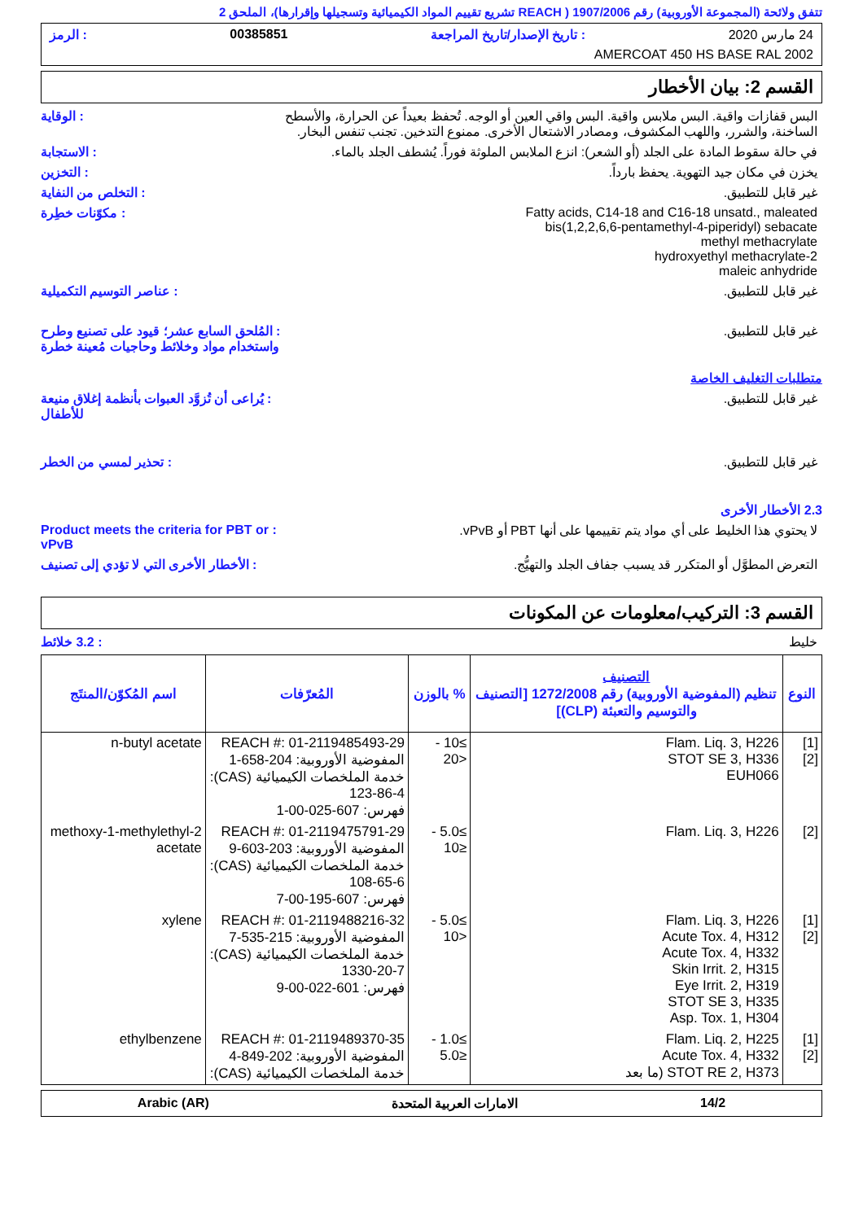تتفق ولائحة (المجموعة الأوروبية) رقم 1907/2006 ( REACH تشريع تقييم المواد الكيميائية وتسجيلها وإقرارها)، الملحق 2
24 مارس 2020: تاريخ الإصدار/تاريخ المراجعة 00385851: الرمز
AMERCOAT 450 HS BASE RAL 2002
القسم 2: بيان الأخطار
البس قفازات واقية. البس ملابس واقية. البس واقي العين أو الوجه. تُحفظ بعيداً عن الحرارة، والأسطح الساخنة، والشرر، واللهب المكشوف، ومصادر الاشتعال الأخرى. ممنوع التدخين. تجنب تنفس البخار.
: الوقاية
في حالة سقوط المادة على الجلد (أو الشعر): انزع الملابس الملوثة فوراً. يُشطف الجلد بالماء.
: الاستجابة
يخزن في مكان جيد التهوية. يحفظ بارداً.
: التخزين
غير قابل للتطبيق. : التخلص من النفاية
Fatty acids, C14-18 and C16-18 unsatd., maleated
bis(1,2,2,6,6-pentamethyl-4-piperidyl) sebacate
methyl methacrylate
2-hydroxyethyl methacrylate
maleic anhydride
: مكوّنات خطِرة
غير قابل للتطبيق. : عناصر التوسيم التكميلية
غير قابل للتطبيق. : المُلحق السابع عشر؛ قيود على تصنيع وطرح واستخدام مواد وخلائط وحاجيات مُعينة خطرة
متطلبات التغليف الخاصة
غير قابل للتطبيق. : يُراعى أن تُزوَّد العبوات بأنظمة إغلاق منيعة للأطفال
غير قابل للتطبيق. : تحذير لمسي من الخطر
2.3 الأخطار الأخرى
لا يحتوي هذا الخليط على أي مواد يتم تقييمها على أنها PBT أو vPvB.
: Product meets the criteria for PBT or vPvB
التعرض المطوَّل أو المتكرر قد يسبب جفاف الجلد والتهيُّج.
: الأخطار الأخرى التي لا تؤدي إلى تصنيف
القسم 3: التركيب/معلومات عن المكونات
خليط : 3.2 خلائط
| النوع | التصنيف تنظيم (المفوضية الأوروبية) رقم 1272/2008 [التصنيف والتوسيم والتعبئة (CLP)] | % بالوزن | المُعرّفات | اسم المُكوّن/المنتَج |
| --- | --- | --- | --- | --- |
| [1] [2] | Flam. Liq. 3, H226 STOT SE 3, H336 EUH066 | ≥10 - <20 | REACH #: 01-2119485493-29 المفوضية الأوروبية: 204-658-1 خدمة الملخصات الكيميائية (CAS): 123-86-4 فهرس: 607-025-00-1 | n-butyl acetate |
| [2] | Flam. Liq. 3, H226 | ≥5.0 - ≤10 | REACH #: 01-2119475791-29 المفوضية الأوروبية: 203-603-9 خدمة الملخصات الكيميائية (CAS): 108-65-6 فهرس: 607-195-00-7 | 2-methoxy-1-methylethyl acetate |
| [1] [2] | Flam. Liq. 3, H226 Acute Tox. 4, H312 Acute Tox. 4, H332 Skin Irrit. 2, H315 Eye Irrit. 2, H319 STOT SE 3, H335 Asp. Tox. 1, H304 | ≥5.0 - <10 | REACH #: 01-2119488216-32 المفوضية الأوروبية: 215-535-7 خدمة الملخصات الكيميائية (CAS): 1330-20-7 فهرس: 601-022-00-9 | xylene |
| [1] [2] | Flam. Liq. 2, H225 Acute Tox. 4, H332 STOT RE 2, H373 (ما بعد | ≥1.0 - ≤5.0 | REACH #: 01-2119489370-35 المفوضية الأوروبية: 202-849-4 خدمة الملخصات الكيميائية (CAS): | ethylbenzene |
14/2 الامارات العربية المتحدة Arabic (AR)